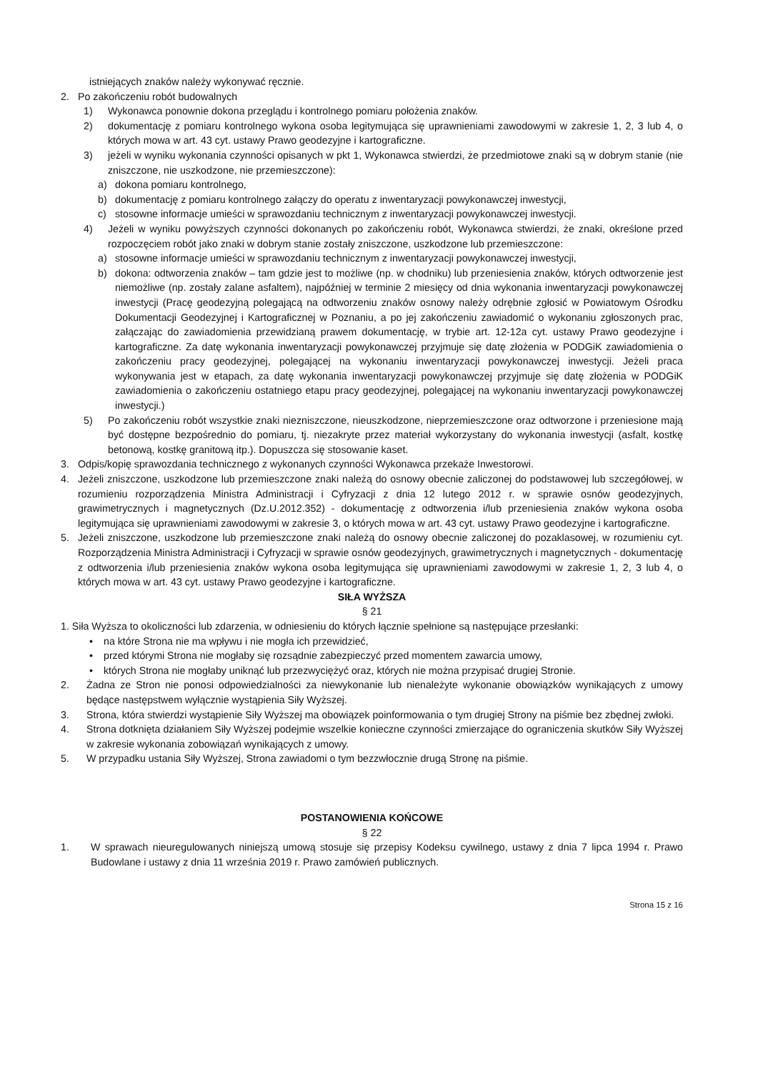istniejących znaków należy wykonywać ręcznie.
2. Po zakończeniu robót budowalnych
1) Wykonawca ponownie dokona przeglądu i kontrolnego pomiaru położenia znaków.
2) dokumentację z pomiaru kontrolnego wykona osoba legitymująca się uprawnieniami zawodowymi w zakresie 1, 2, 3 lub 4, o których mowa w art. 43 cyt. ustawy Prawo geodezyjne i kartograficzne.
3) jeżeli w wyniku wykonania czynności opisanych w pkt 1, Wykonawca stwierdzi, że przedmiotowe znaki są w dobrym stanie (nie zniszczone, nie uszkodzone, nie przemieszczone):
a) dokona pomiaru kontrolnego,
b) dokumentację z pomiaru kontrolnego załączy do operatu z inwentaryzacji powykonawczej inwestycji,
c) stosowne informacje umieści w sprawozdaniu technicznym z inwentaryzacji powykonawczej inwestycji.
4) Jeżeli w wyniku powyższych czynności dokonanych po zakończeniu robót, Wykonawca stwierdzi, że znaki, określone przed rozpoczęciem robót jako znaki w dobrym stanie zostały zniszczone, uszkodzone lub przemieszczone:
a) stosowne informacje umieści w sprawozdaniu technicznym z inwentaryzacji powykonawczej inwestycji,
b) dokona: odtworzenia znaków – tam gdzie jest to możliwe (np. w chodniku) lub przeniesienia znaków, których odtworzenie jest niemożliwe (np. zostały zalane asfaltem), najpóźniej w terminie 2 miesięcy od dnia wykonania inwentaryzacji powykonawczej inwestycji (Pracę geodezyjną polegającą na odtworzeniu znaków osnowy należy odrębnie zgłosić w Powiatowym Ośrodku Dokumentacji Geodezyjnej i Kartograficznej w Poznaniu, a po jej zakończeniu zawiadomić o wykonaniu zgłoszonych prac, załączając do zawiadomienia przewidzianą prawem dokumentację, w trybie art. 12-12a cyt. ustawy Prawo geodezyjne i kartograficzne. Za datę wykonania inwentaryzacji powykonawczej przyjmuje się datę złożenia w PODGiK zawiadomienia o zakończeniu pracy geodezyjnej, polegającej na wykonaniu inwentaryzacji powykonawczej inwestycji. Jeżeli praca wykonywania jest w etapach, za datę wykonania inwentaryzacji powykonawczej przyjmuje się datę złożenia w PODGiK zawiadomienia o zakończeniu ostatniego etapu pracy geodezyjnej, polegającej na wykonaniu inwentaryzacji powykonawczej inwestycji.)
5) Po zakończeniu robót wszystkie znaki niezniszczone, nieuszkodzone, nieprzemieszczone oraz odtworzone i przeniesione mają być dostępne bezpośrednio do pomiaru, tj. niezakryte przez materiał wykorzystany do wykonania inwestycji (asfalt, kostkę betonową, kostkę granitową itp.). Dopuszcza się stosowanie kaset.
3. Odpis/kopię sprawozdania technicznego z wykonanych czynności Wykonawca przekaże Inwestorowi.
4. Jeżeli zniszczone, uszkodzone lub przemieszczone znaki należą do osnowy obecnie zaliczonej do podstawowej lub szczegółowej, w rozumieniu rozporządzenia Ministra Administracji i Cyfryzacji z dnia 12 lutego 2012 r. w sprawie osnów geodezyjnych, grawimetrycznych i magnetycznych (Dz.U.2012.352) - dokumentację z odtworzenia i/lub przeniesienia znaków wykona osoba legitymująca się uprawnieniami zawodowymi w zakresie 3, o których mowa w art. 43 cyt. ustawy Prawo geodezyjne i kartograficzne.
5. Jeżeli zniszczone, uszkodzone lub przemieszczone znaki należą do osnowy obecnie zaliczonej do pozaklasowej, w rozumieniu cyt. Rozporządzenia Ministra Administracji i Cyfryzacji w sprawie osnów geodezyjnych, grawimetrycznych i magnetycznych - dokumentację z odtworzenia i/lub przeniesienia znaków wykona osoba legitymująca się uprawnieniami zawodowymi w zakresie 1, 2, 3 lub 4, o których mowa w art. 43 cyt. ustawy Prawo geodezyjne i kartograficzne.
SIŁA WYŻSZA
§ 21
1. Siła Wyższa to okoliczności lub zdarzenia, w odniesieniu do których łącznie spełnione są następujące przesłanki:
• na które Strona nie ma wpływu i nie mogła ich przewidzieć,
• przed którymi Strona nie mogłaby się rozsądnie zabezpieczyć przed momentem zawarcia umowy,
• których Strona nie mogłaby uniknąć lub przezwyciężyć oraz, których nie można przypisać drugiej Stronie.
2. Żadna ze Stron nie ponosi odpowiedzialności za niewykonanie lub nienależyte wykonanie obowiązków wynikających z umowy będące następstwem wyłącznie wystąpienia Siły Wyższej.
3. Strona, która stwierdzi wystąpienie Siły Wyższej ma obowiązek poinformowania o tym drugiej Strony na piśmie bez zbędnej zwłoki.
4. Strona dotknięta działaniem Siły Wyższej podejmie wszelkie konieczne czynności zmierzające do ograniczenia skutków Siły Wyższej w zakresie wykonania zobowiązań wynikających z umowy.
5. W przypadku ustania Siły Wyższej, Strona zawiadomi o tym bezzwłocznie drugą Stronę na piśmie.
POSTANOWIENIA KOŃCOWE
§ 22
1. W sprawach nieuregulowanych niniejszą umową stosuje się przepisy Kodeksu cywilnego, ustawy z dnia 7 lipca 1994 r. Prawo Budowlane i ustawy z dnia 11 września 2019 r. Prawo zamówień publicznych.
Strona 15 z 16